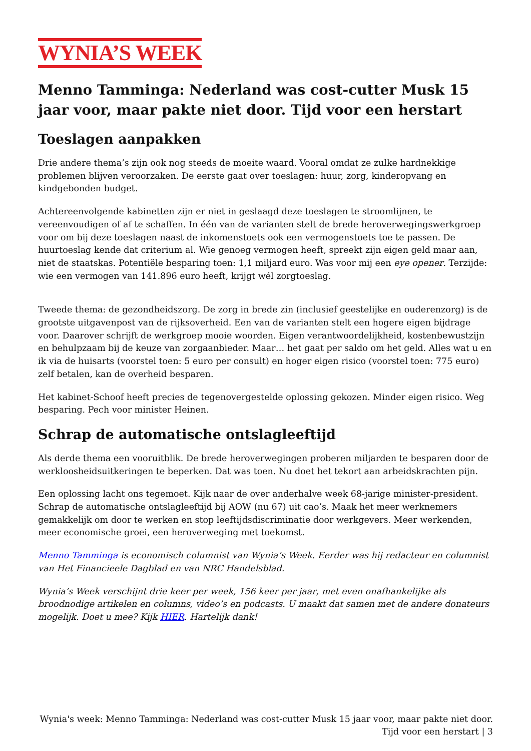WYNIA’S WEEK
Menno Tamminga: Nederland was cost-cutter Musk 15 jaar voor, maar pakte niet door. Tijd voor een herstart
Toeslagen aanpakken
Drie andere thema’s zijn ook nog steeds de moeite waard. Vooral omdat ze zulke hardnekkige problemen blijven veroorzaken. De eerste gaat over toeslagen: huur, zorg, kinderopvang en kindgebonden budget.
Achtereenvolgende kabinetten zijn er niet in geslaagd deze toeslagen te stroomlijnen, te vereenvoudigen of af te schaffen. In één van de varianten stelt de brede heroverwegingswerkgroep voor om bij deze toeslagen naast de inkomenstoets ook een vermogenstoets toe te passen. De huurtoeslag kende dat criterium al. Wie genoeg vermogen heeft, spreekt zijn eigen geld maar aan, niet de staatskas. Potentiële besparing toen: 1,1 miljard euro. Was voor mij een eye opener. Terzijde: wie een vermogen van 141.896 euro heeft, krijgt wél zorgtoeslag.
Tweede thema: de gezondheidszorg. De zorg in brede zin (inclusief geestelijke en ouderenzorg) is de grootste uitgavenpost van de rijksoverheid. Een van de varianten stelt een hogere eigen bijdrage voor. Daarover schrijft de werkgroep mooie woorden. Eigen verantwoordelijkheid, kostenbewustzijn en behulpzaam bij de keuze van zorgaanbieder. Maar… het gaat per saldo om het geld. Alles wat u en ik via de huisarts (voorstel toen: 5 euro per consult) en hoger eigen risico (voorstel toen: 775 euro) zelf betalen, kan de overheid besparen.
Het kabinet-Schoof heeft precies de tegenovergestelde oplossing gekozen. Minder eigen risico. Weg besparing. Pech voor minister Heinen.
Schrap de automatische ontslagleeftijd
Als derde thema een vooruitblik. De brede heroverwegingen proberen miljarden te besparen door de werkloosheidsuitkeringen te beperken. Dat was toen. Nu doet het tekort aan arbeidskrachten pijn.
Een oplossing lacht ons tegemoet. Kijk naar de over anderhalve week 68-jarige minister-president. Schrap de automatische ontslagleeftijd bij AOW (nu 67) uit cao’s. Maak het meer werknemers gemakkelijk om door te werken en stop leeftijdsdiscriminatie door werkgevers. Meer werkenden, meer economische groei, een heroverweging met toekomst.
Menno Tamminga is economisch columnist van Wynia’s Week. Eerder was hij redacteur en columnist van Het Financieele Dagblad en van NRC Handelsblad.
Wynia’s Week verschijnt drie keer per week, 156 keer per jaar, met even onafhankelijke als broodnodige artikelen en columns, video’s en podcasts. U maakt dat samen met de andere donateurs mogelijk. Doet u mee? Kijk HIER. Hartelijk dank!
Wynia's week: Menno Tamminga: Nederland was cost-cutter Musk 15 jaar voor, maar pakte niet door. Tijd voor een herstart | 3